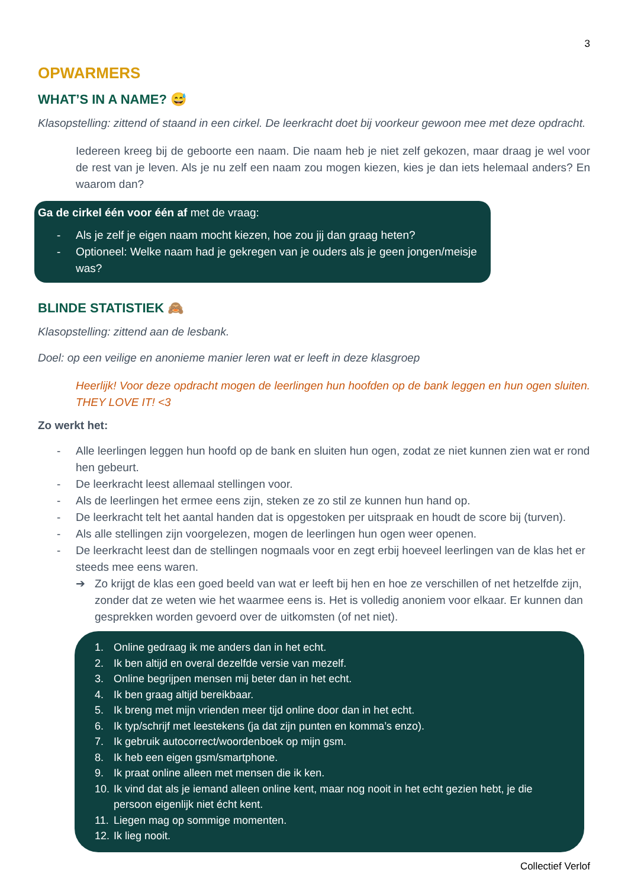3
OPWARMERS
WHAT’S IN A NAME? 😅
Klasopstelling: zittend of staand in een cirkel. De leerkracht doet bij voorkeur gewoon mee met deze opdracht.
Iedereen kreeg bij de geboorte een naam. Die naam heb je niet zelf gekozen, maar draag je wel voor de rest van je leven. Als je nu zelf een naam zou mogen kiezen, kies je dan iets helemaal anders? En waarom dan?
Ga de cirkel één voor één af met de vraag:
- Als je zelf je eigen naam mocht kiezen, hoe zou jij dan graag heten?
- Optioneel: Welke naam had je gekregen van je ouders als je geen jongen/meisje was?
BLINDE STATISTIEK 🙈
Klasopstelling: zittend aan de lesbank.
Doel: op een veilige en anonieme manier leren wat er leeft in deze klasgroep
Heerlijk! Voor deze opdracht mogen de leerlingen hun hoofden op de bank leggen en hun ogen sluiten. THEY LOVE IT! <3
Zo werkt het:
- Alle leerlingen leggen hun hoofd op de bank en sluiten hun ogen, zodat ze niet kunnen zien wat er rond hen gebeurt.
- De leerkracht leest allemaal stellingen voor.
- Als de leerlingen het ermee eens zijn, steken ze zo stil ze kunnen hun hand op.
- De leerkracht telt het aantal handen dat is opgestoken per uitspraak en houdt de score bij (turven).
- Als alle stellingen zijn voorgelezen, mogen de leerlingen hun ogen weer openen.
- De leerkracht leest dan de stellingen nogmaals voor en zegt erbij hoeveel leerlingen van de klas het er steeds mee eens waren.
➔ Zo krijgt de klas een goed beeld van wat er leeft bij hen en hoe ze verschillen of net hetzelfde zijn, zonder dat ze weten wie het waarmee eens is. Het is volledig anoniem voor elkaar. Er kunnen dan gesprekken worden gevoerd over de uitkomsten (of net niet).
1. Online gedraag ik me anders dan in het echt.
2. Ik ben altijd en overal dezelfde versie van mezelf.
3. Online begrijpen mensen mij beter dan in het echt.
4. Ik ben graag altijd bereikbaar.
5. Ik breng met mijn vrienden meer tijd online door dan in het echt.
6. Ik typ/schrijf met leestekens (ja dat zijn punten en komma’s enzo).
7. Ik gebruik autocorrect/woordenboek op mijn gsm.
8. Ik heb een eigen gsm/smartphone.
9. Ik praat online alleen met mensen die ik ken.
10. Ik vind dat als je iemand alleen online kent, maar nog nooit in het echt gezien hebt, je die persoon eigenlijk niet écht kent.
11. Liegen mag op sommige momenten.
12. Ik lieg nooit.
Collectief Verlof